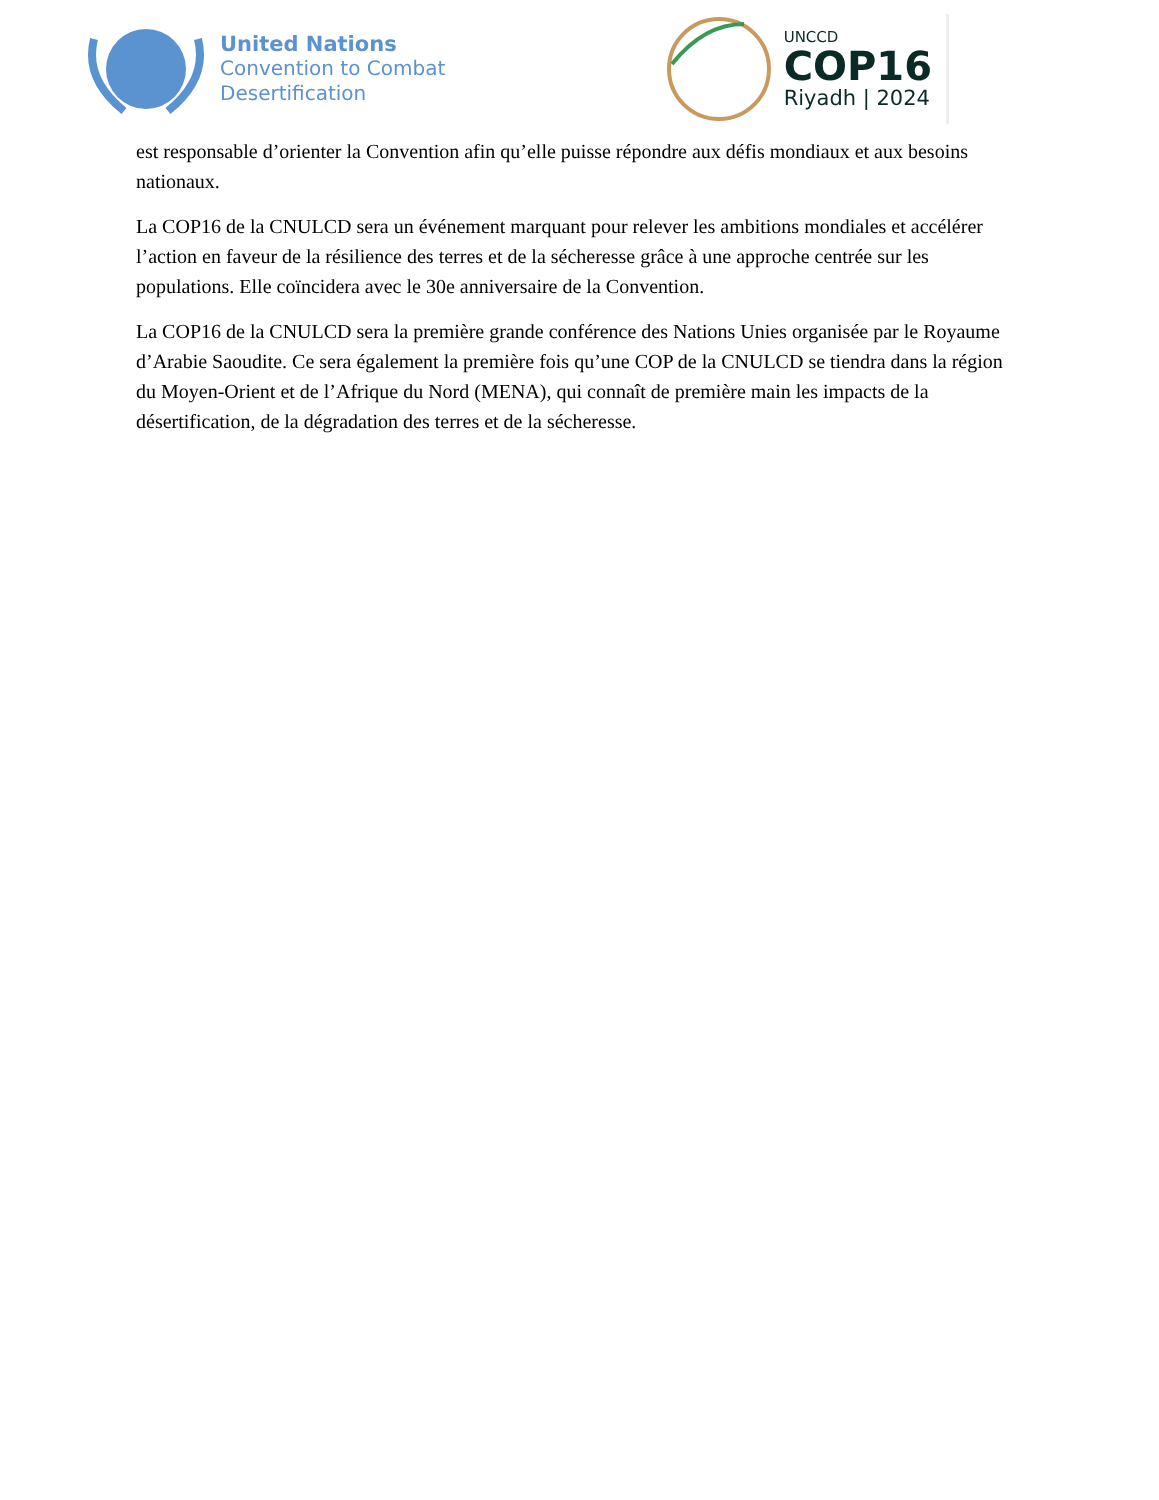United Nations
Convention to Combat
Desertification
UNCCD
COP16
Riyadh | 2024
est responsable d’orienter la Convention afin qu’elle puisse répondre aux défis mondiaux et aux besoins nationaux.
La COP16 de la CNULCD sera un événement marquant pour relever les ambitions mondiales et accélérer l’action en faveur de la résilience des terres et de la sécheresse grâce à une approche centrée sur les populations. Elle coïncidera avec le 30e anniversaire de la Convention.
La COP16 de la CNULCD sera la première grande conférence des Nations Unies organisée par le Royaume d’Arabie Saoudite. Ce sera également la première fois qu’une COP de la CNULCD se tiendra dans la région du Moyen-Orient et de l’Afrique du Nord (MENA), qui connaît de première main les impacts de la désertification, de la dégradation des terres et de la sécheresse.